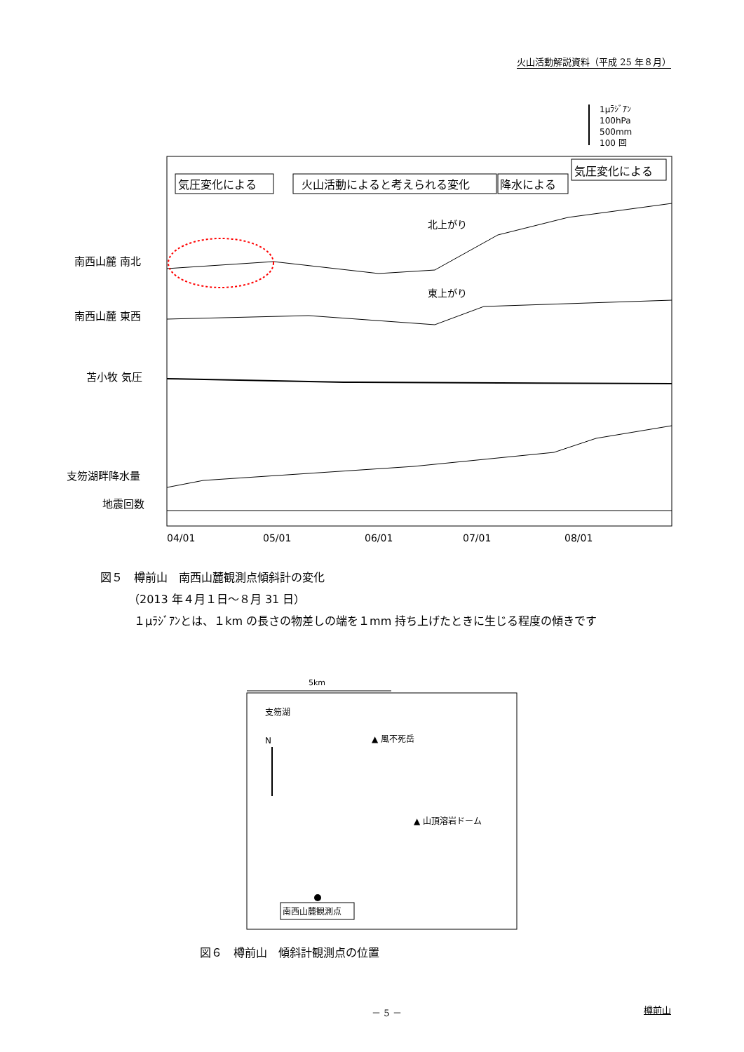火山活動解説資料（平成 25 年８月）
1μﾗｼﾞｱﾝ
100hPa
500mm
100 回
南西山麓 南北
南西山麓 東西
苫小牧 気圧
支笏湖畔降水量
地震回数
気圧変化による
火山活動によると考えられる変化
降水による
気圧変化による
北上がり
東上がり
04/01
05/01
06/01
07/01
08/01
図５　樽前山　南西山麓観測点傾斜計の変化
　　　（2013 年４月１日～８月 31 日）
　　　１μﾗｼﾞｱﾝとは、１km の長さの物差しの端を１mm 持ち上げたときに生じる程度の傾きです
5km
支笏湖
N
▲ 風不死岳
▲ 山頂溶岩ドーム
南西山麓観測点
図６　樽前山　傾斜計観測点の位置
－ 5 － 樽前山